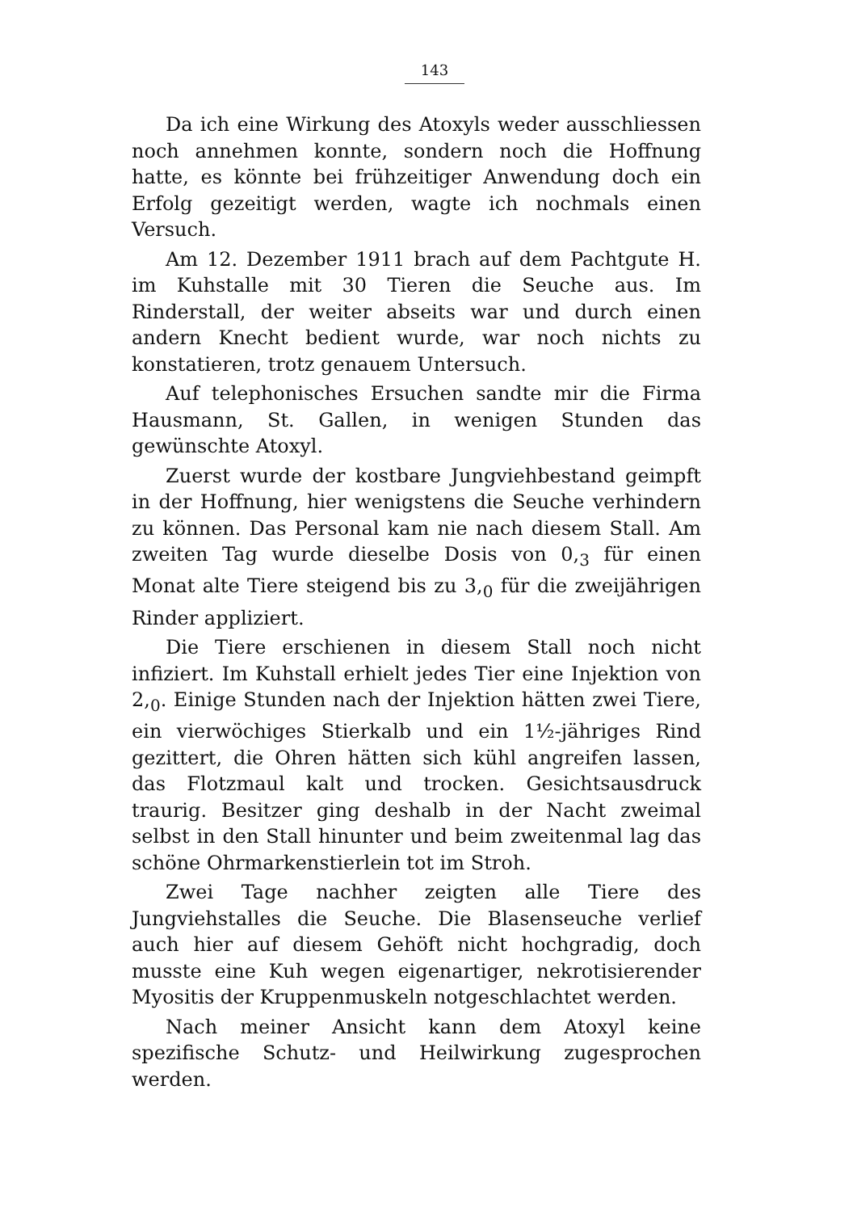143
Da ich eine Wirkung des Atoxyls weder ausschliessen noch annehmen konnte, sondern noch die Hoffnung hatte, es könnte bei frühzeitiger Anwendung doch ein Erfolg gezeitigt werden, wagte ich nochmals einen Versuch.
Am 12. Dezember 1911 brach auf dem Pachtgute H. im Kuhstalle mit 30 Tieren die Seuche aus. Im Rinderstall, der weiter abseits war und durch einen andern Knecht bedient wurde, war noch nichts zu konstatieren, trotz genauem Untersuch.
Auf telephonisches Ersuchen sandte mir die Firma Hausmann, St. Gallen, in wenigen Stunden das gewünschte Atoxyl.
Zuerst wurde der kostbare Jungviehbestand geimpft in der Hoffnung, hier wenigstens die Seuche verhindern zu können. Das Personal kam nie nach diesem Stall. Am zweiten Tag wurde dieselbe Dosis von 0,<sub>3</sub> für einen Monat alte Tiere steigend bis zu 3,<sub>0</sub> für die zweijährigen Rinder appliziert.
Die Tiere erschienen in diesem Stall noch nicht infiziert. Im Kuhstall erhielt jedes Tier eine Injektion von 2,<sub>0</sub>. Einige Stunden nach der Injektion hätten zwei Tiere, ein vierwöchiges Stierkalb und ein 1½-jähriges Rind gezittert, die Ohren hätten sich kühl angreifen lassen, das Flotzmaul kalt und trocken. Gesichtsausdruck traurig. Besitzer ging deshalb in der Nacht zweimal selbst in den Stall hinunter und beim zweitenmal lag das schöne Ohrmarkenstierlein tot im Stroh.
Zwei Tage nachher zeigten alle Tiere des Jungviehstalles die Seuche. Die Blasenseuche verlief auch hier auf diesem Gehöft nicht hochgradig, doch musste eine Kuh wegen eigenartiger, nekrotisierender Myositis der Kruppenmuskeln notgeschlachtet werden.
Nach meiner Ansicht kann dem Atoxyl keine spezifische Schutz- und Heilwirkung zugesprochen werden.